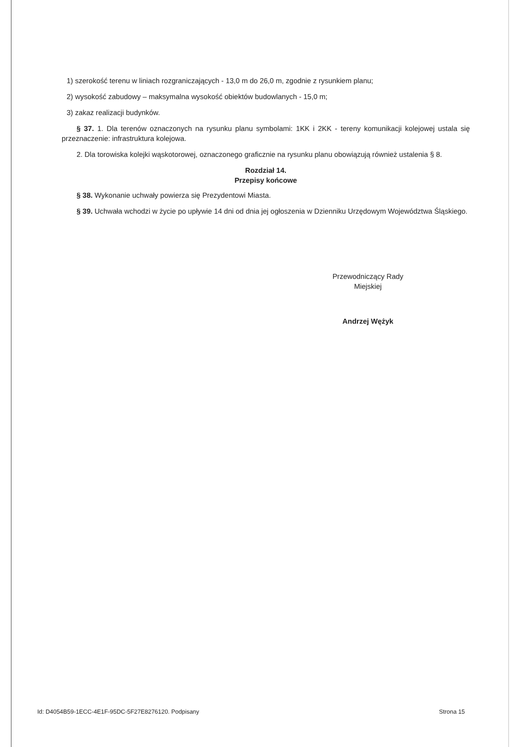1) szerokość terenu w liniach rozgraniczających - 13,0 m do 26,0 m, zgodnie z rysunkiem planu;
2) wysokość zabudowy – maksymalna wysokość obiektów budowlanych - 15,0 m;
3) zakaz realizacji budynków.
§ 37. 1. Dla terenów oznaczonych na rysunku planu symbolami: 1KK i 2KK - tereny komunikacji kolejowej ustala się przeznaczenie: infrastruktura kolejowa.
2. Dla torowiska kolejki wąskotorowej, oznaczonego graficznie na rysunku planu obowiązują również ustalenia § 8.
Rozdział 14.
Przepisy końcowe
§ 38. Wykonanie uchwały powierza się Prezydentowi Miasta.
§ 39. Uchwała wchodzi w życie po upływie 14 dni od dnia jej ogłoszenia w Dzienniku Urzędowym Województwa Śląskiego.
Przewodniczący Rady
Miejskiej
Andrzej Wężyk
Id: D4054B59-1ECC-4E1F-95DC-5F27E8276120. Podpisany Strona 15